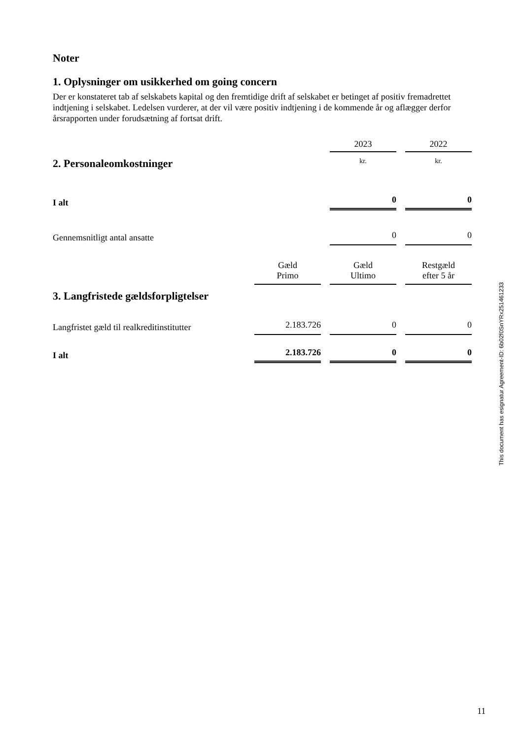Noter
1. Oplysninger om usikkerhed om going concern
Der er konstateret tab af selskabets kapital og den fremtidige drift af selskabet er betinget af positiv fremadrettet indtjening i selskabet. Ledelsen vurderer, at der vil være positiv indtjening i de kommende år og aflægger derfor årsrapporten under forudsætning af fortsat drift.
| | | 2023 | 2022 |
| 2. Personaleomkostninger | | kr. | kr. |
| I alt | | 0 | 0 |
| Gennemsnitligt antal ansatte | | 0 | 0 |
| | Gæld Primo | Gæld Ultimo | Restgæld efter 5 år |
| 3. Langfristede gældsforpligtelser | | | |
| Langfristet gæld til realkreditinstitutter | 2.183.726 | 0 | 0 |
| I alt | 2.183.726 | 0 | 0 |
This document has esignatur Agreement-ID: 6b02f0SnYRx251461233
11